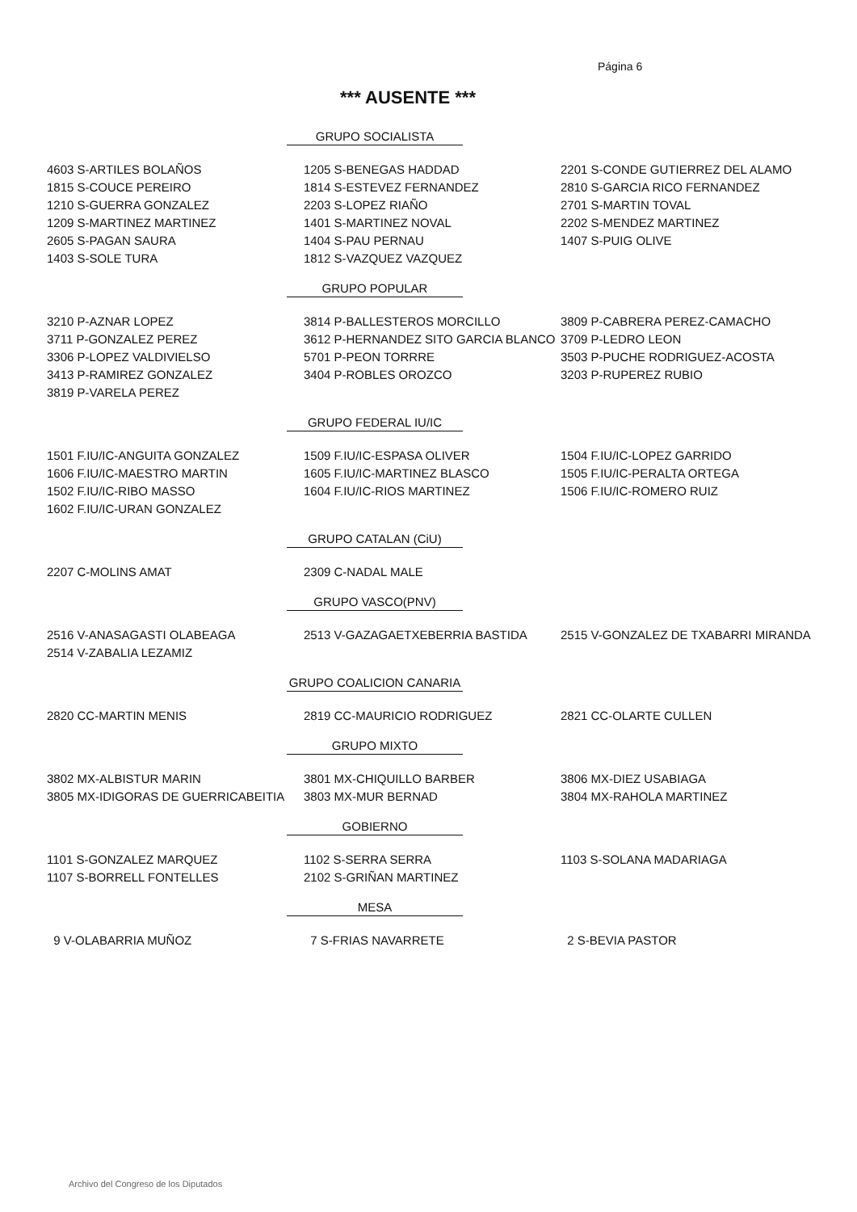Página 6
*** AUSENTE ***
GRUPO SOCIALISTA
| 4603 S-ARTILES BOLAÑOS | 1205 S-BENEGAS HADDAD | 2201 S-CONDE GUTIERREZ DEL ALAMO |
| 1815 S-COUCE PEREIRO | 1814 S-ESTEVEZ FERNANDEZ | 2810 S-GARCIA RICO FERNANDEZ |
| 1210 S-GUERRA GONZALEZ | 2203 S-LOPEZ RIAÑO | 2701 S-MARTIN TOVAL |
| 1209 S-MARTINEZ MARTINEZ | 1401 S-MARTINEZ NOVAL | 2202 S-MENDEZ MARTINEZ |
| 2605 S-PAGAN SAURA | 1404 S-PAU PERNAU | 1407 S-PUIG OLIVE |
| 1403 S-SOLE TURA | 1812 S-VAZQUEZ VAZQUEZ | |
GRUPO POPULAR
| 3210 P-AZNAR LOPEZ | 3814 P-BALLESTEROS MORCILLO | 3809 P-CABRERA PEREZ-CAMACHO |
| 3711 P-GONZALEZ PEREZ | 3612 P-HERNANDEZ SITO GARCIA BLANCO | 3709 P-LEDRO LEON |
| 3306 P-LOPEZ VALDIVIELSO | 5701 P-PEON TORRRE | 3503 P-PUCHE RODRIGUEZ-ACOSTA |
| 3413 P-RAMIREZ GONZALEZ | 3404 P-ROBLES OROZCO | 3203 P-RUPEREZ RUBIO |
| 3819 P-VARELA PEREZ | | |
GRUPO FEDERAL IU/IC
| 1501 F.IU/IC-ANGUITA GONZALEZ | 1509 F.IU/IC-ESPASA OLIVER | 1504 F.IU/IC-LOPEZ GARRIDO |
| 1606 F.IU/IC-MAESTRO MARTIN | 1605 F.IU/IC-MARTINEZ BLASCO | 1505 F.IU/IC-PERALTA ORTEGA |
| 1502 F.IU/IC-RIBO MASSO | 1604 F.IU/IC-RIOS MARTINEZ | 1506 F.IU/IC-ROMERO RUIZ |
| 1602 F.IU/IC-URAN GONZALEZ | | |
GRUPO CATALAN (CiU)
| 2207 C-MOLINS AMAT | 2309 C-NADAL MALE | |
GRUPO VASCO(PNV)
| 2516 V-ANASAGASTI OLABEAGA | 2513 V-GAZAGAETXEBERRIA BASTIDA | 2515 V-GONZALEZ DE TXABARRI MIRANDA |
| 2514 V-ZABALIA LEZAMIZ | | |
GRUPO COALICION CANARIA
| 2820 CC-MARTIN MENIS | 2819 CC-MAURICIO RODRIGUEZ | 2821 CC-OLARTE CULLEN |
GRUPO MIXTO
| 3802 MX-ALBISTUR MARIN | 3801 MX-CHIQUILLO BARBER | 3806 MX-DIEZ USABIAGA |
| 3805 MX-IDIGORAS DE GUERRICABEITIA | 3803 MX-MUR BERNAD | 3804 MX-RAHOLA MARTINEZ |
GOBIERNO
| 1101 S-GONZALEZ MARQUEZ | 1102 S-SERRA SERRA | 1103 S-SOLANA MADARIAGA |
| 1107 S-BORRELL FONTELLES | 2102 S-GRIÑAN MARTINEZ | |
MESA
| 9 V-OLABARRIA MUÑOZ | 7 S-FRIAS NAVARRETE | 2 S-BEVIA PASTOR |
Archivo del Congreso de los Diputados